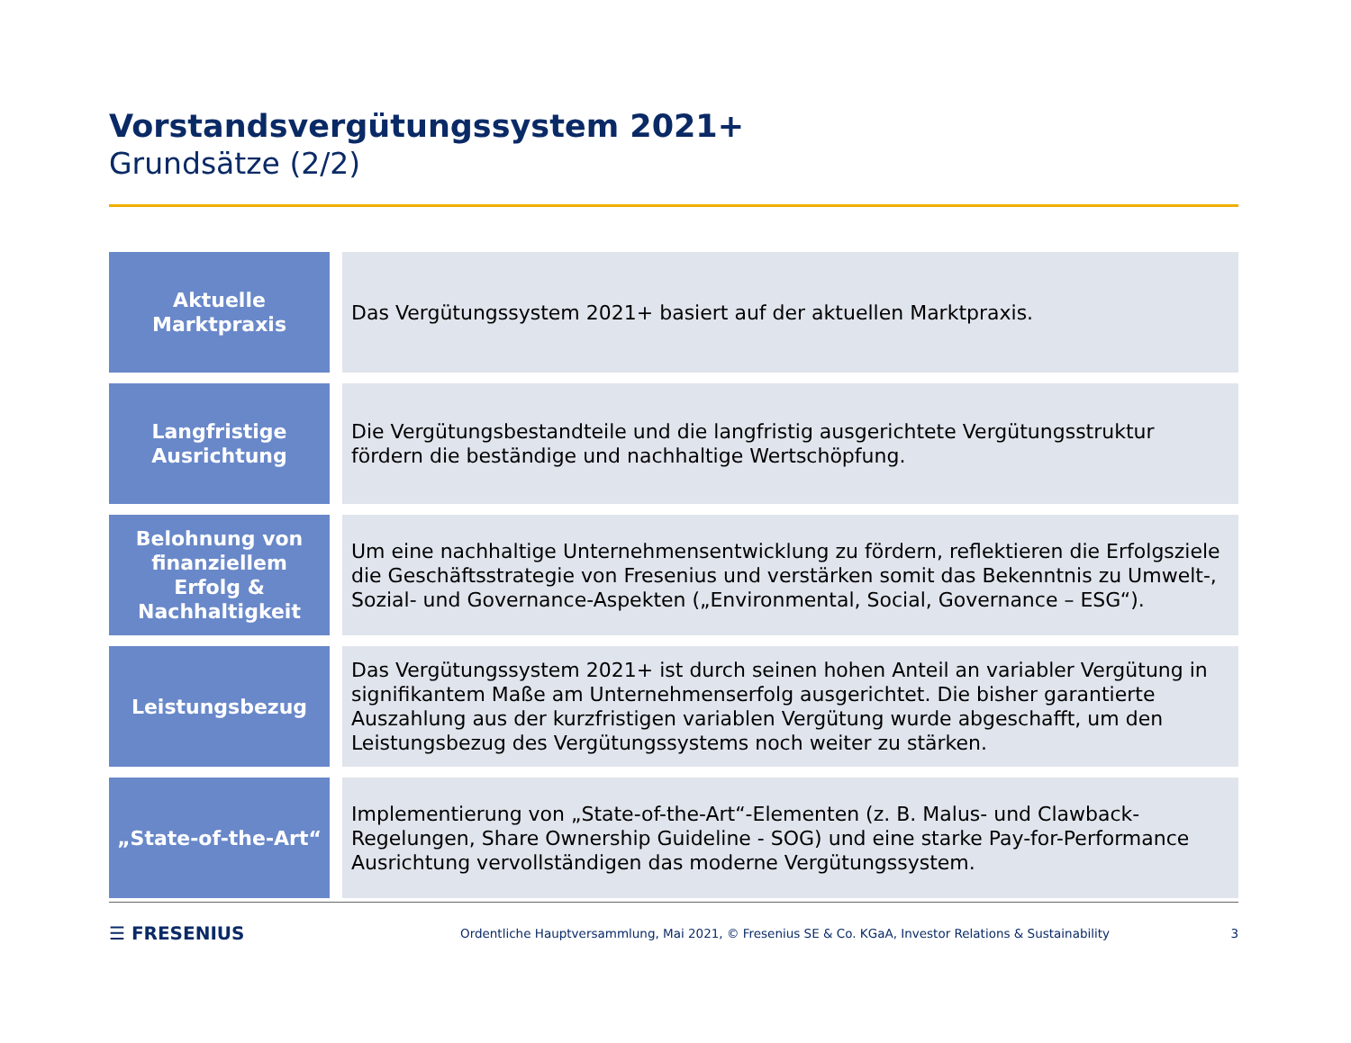Vorstandsvergütungssystem 2021+
Grundsätze (2/2)
| Aktuelle Marktpraxis | Das Vergütungssystem 2021+ basiert auf der aktuellen Marktpraxis. |
| Langfristige Ausrichtung | Die Vergütungsbestandteile und die langfristig ausgerichtete Vergütungsstruktur fördern die beständige und nachhaltige Wertschöpfung. |
| Belohnung von finanziellem Erfolg & Nachhaltigkeit | Um eine nachhaltige Unternehmensentwicklung zu fördern, reflektieren die Erfolgsziele die Geschäftsstrategie von Fresenius und verstärken somit das Bekenntnis zu Umwelt-, Sozial- und Governance-Aspekten („Environmental, Social, Governance – ESG“). |
| Leistungsbezug | Das Vergütungssystem 2021+ ist durch seinen hohen Anteil an variabler Vergütung in signifikantem Maße am Unternehmenserfolg ausgerichtet. Die bisher garantierte Auszahlung aus der kurzfristigen variablen Vergütung wurde abgeschafft, um den Leistungsbezug des Vergütungssystems noch weiter zu stärken. |
| „State-of-the-Art“ | Implementierung von „State-of-the-Art“-Elementen (z. B. Malus- und Clawback-Regelungen, Share Ownership Guideline - SOG) und eine starke Pay-for-Performance Ausrichtung vervollständigen das moderne Vergütungssystem. |
☰ FRESENIUS Ordentliche Hauptversammlung, Mai 2021, © Fresenius SE & Co. KGaA, Investor Relations & Sustainability 3